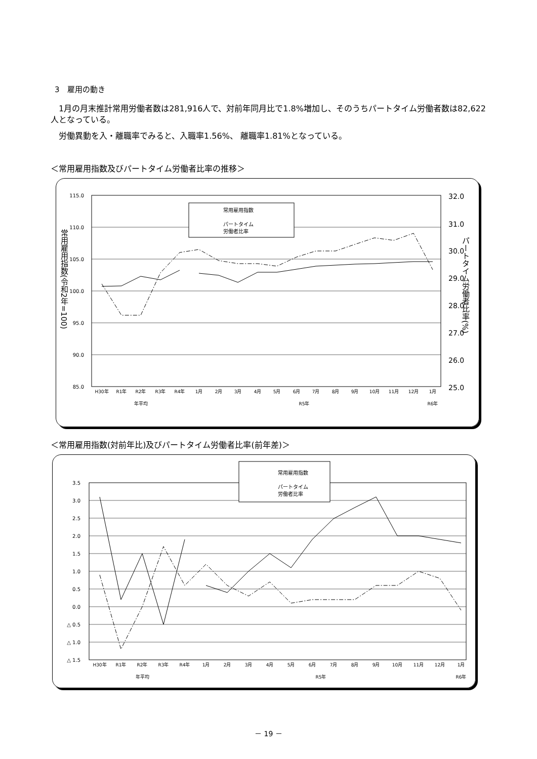3　雇用の動き
　1月の月末推計常用労働者数は281,916人で、対前年同月比で1.8%増加し、そのうちパートタイム労働者数は82,622人となっている。
　労働異動を入・離職率でみると、入職率1.56%、 離職率1.81%となっている。
＜常用雇用指数及びパートタイム労働者比率の推移＞
115.0
110.0
105.0
100.0
95.0
90.0
85.0
32.0
31.0
30.0
29.0
28.0
27.0
26.0
25.0
常用雇用指数(令和2年=100)
パートタイム労働者比率(%)
常用雇用指数
パートタイム
労働者比率
H30年
R1年
R2年
R3年
R4年
1月
2月
3月
4月
5月
6月
7月
8月
9月
10月
11月
12月
1月
年平均
R5年
R6年
＜常用雇用指数(対前年比)及びパートタイム労働者比率(前年差)＞
3.5
3.0
2.5
2.0
1.5
1.0
0.5
0.0
△ 0.5
△ 1.0
△ 1.5
常用雇用指数
パートタイム
労働者比率
H30年
R1年
R2年
R3年
R4年
1月
2月
3月
4月
5月
6月
7月
8月
9月
10月
11月
12月
1月
年平均
R5年
R6年
－ 19 －